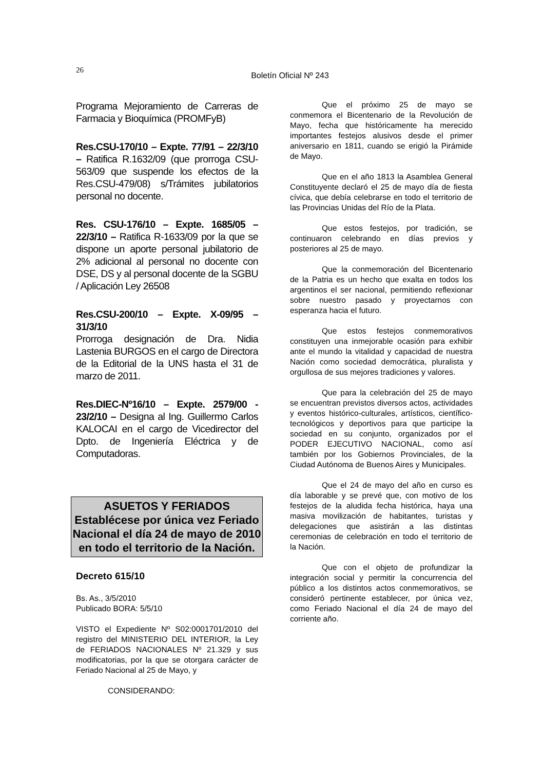26
Boletín Oficial Nº 243
Programa Mejoramiento de Carreras de Farmacia y Bioquímica (PROMFyB)
Res.CSU-170/10 – Expte. 77/91 – 22/3/10 – Ratifica R.1632/09 (que prorroga CSU-563/09 que suspende los efectos de la Res.CSU-479/08) s/Trámites jubilatorios personal no docente.
Res. CSU-176/10 – Expte. 1685/05 – 22/3/10 – Ratifica R-1633/09 por la que se dispone un aporte personal jubilatorio de 2% adicional al personal no docente con DSE, DS y al personal docente de la SGBU / Aplicación Ley 26508
Res.CSU-200/10 – Expte. X-09/95 – 31/3/10
Prorroga designación de Dra. Nidia Lastenia BURGOS en el cargo de Directora de la Editorial de la UNS hasta el 31 de marzo de 2011.
Res.DIEC-Nº16/10 – Expte. 2579/00 - 23/2/10 – Designa al Ing. Guillermo Carlos KALOCAI en el cargo de Vicedirector del Dpto. de Ingeniería Eléctrica y de Computadoras.
ASUETOS Y FERIADOS
Establécese por única vez Feriado Nacional el día 24 de mayo de 2010 en todo el territorio de la Nación.
Decreto 615/10
Bs. As., 3/5/2010
Publicado BORA: 5/5/10
VISTO el Expediente Nº S02:0001701/2010 del registro del MINISTERIO DEL INTERIOR, la Ley de FERIADOS NACIONALES Nº 21.329 y sus modificatorias, por la que se otorgara carácter de Feriado Nacional al 25 de Mayo, y
CONSIDERANDO:
Que el próximo 25 de mayo se conmemora el Bicentenario de la Revolución de Mayo, fecha que históricamente ha merecido importantes festejos alusivos desde el primer aniversario en 1811, cuando se erigió la Pirámide de Mayo.
Que en el año 1813 la Asamblea General Constituyente declaró el 25 de mayo día de fiesta cívica, que debía celebrarse en todo el territorio de las Provincias Unidas del Río de la Plata.
Que estos festejos, por tradición, se continuaron celebrando en días previos y posteriores al 25 de mayo.
Que la conmemoración del Bicentenario de la Patria es un hecho que exalta en todos los argentinos el ser nacional, permitiendo reflexionar sobre nuestro pasado y proyectarnos con esperanza hacia el futuro.
Que estos festejos conmemorativos constituyen una inmejorable ocasión para exhibir ante el mundo la vitalidad y capacidad de nuestra Nación como sociedad democrática, pluralista y orgullosa de sus mejores tradiciones y valores.
Que para la celebración del 25 de mayo se encuentran previstos diversos actos, actividades y eventos histórico-culturales, artísticos, científico-tecnológicos y deportivos para que participe la sociedad en su conjunto, organizados por el PODER EJECUTIVO NACIONAL, como así también por los Gobiernos Provinciales, de la Ciudad Autónoma de Buenos Aires y Municipales.
Que el 24 de mayo del año en curso es día laborable y se prevé que, con motivo de los festejos de la aludida fecha histórica, haya una masiva movilización de habitantes, turistas y delegaciones que asistirán a las distintas ceremonias de celebración en todo el territorio de la Nación.
Que con el objeto de profundizar la integración social y permitir la concurrencia del público a los distintos actos conmemorativos, se consideró pertinente establecer, por única vez, como Feriado Nacional el día 24 de mayo del corriente año.